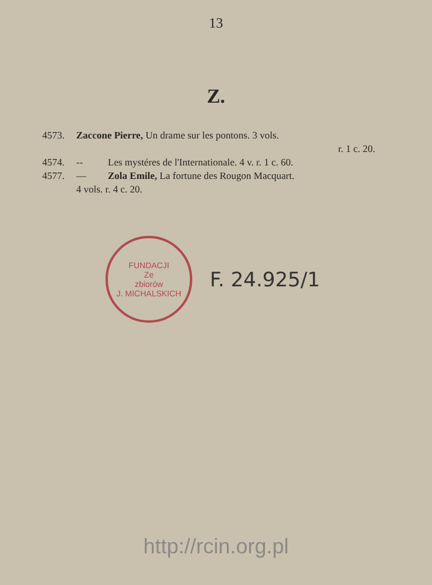13
Z.
4573. Zaccone Pierre, Un drame sur les pontons. 3 vols.
r. 1 c. 20.
4574. -- Les mystéres de l'Internationale. 4 v. r. 1 c. 60.
4577. — Zola Emile, La fortune des Rougon Macquart.
4 vols. r. 4 c. 20.
FUNDACJI
Ze
zbiorów
J. MICHALSKICH
F. 24.925/1
http://rcin.org.pl